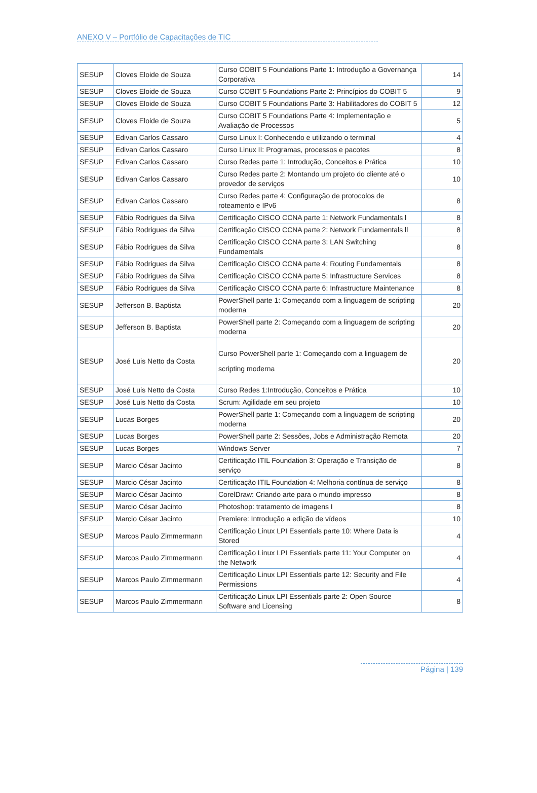ANEXO V – Portfólio de Capacitações de TIC
| SESUP | Cloves Eloide de Souza | Curso COBIT 5 Foundations Parte 1: Introdução a Governança Corporativa | 14 |
| SESUP | Cloves Eloide de Souza | Curso COBIT 5 Foundations Parte 2: Princípios do COBIT 5 | 9 |
| SESUP | Cloves Eloide de Souza | Curso COBIT 5 Foundations Parte 3: Habilitadores do COBIT 5 | 12 |
| SESUP | Cloves Eloide de Souza | Curso COBIT 5 Foundations Parte 4: Implementação e Avaliação de Processos | 5 |
| SESUP | Edivan Carlos Cassaro | Curso Linux I: Conhecendo e utilizando o terminal | 4 |
| SESUP | Edivan Carlos Cassaro | Curso Linux II: Programas, processos e pacotes | 8 |
| SESUP | Edivan Carlos Cassaro | Curso Redes parte 1: Introdução, Conceitos e Prática | 10 |
| SESUP | Edivan Carlos Cassaro | Curso Redes parte 2: Montando um projeto do cliente até o provedor de serviços | 10 |
| SESUP | Edivan Carlos Cassaro | Curso Redes parte 4: Configuração de protocolos de roteamento e IPv6 | 8 |
| SESUP | Fábio Rodrigues da Silva | Certificação CISCO CCNA parte 1: Network Fundamentals l | 8 |
| SESUP | Fábio Rodrigues da Silva | Certificação CISCO CCNA parte 2: Network Fundamentals ll | 8 |
| SESUP | Fábio Rodrigues da Silva | Certificação CISCO CCNA parte 3: LAN Switching Fundamentals | 8 |
| SESUP | Fábio Rodrigues da Silva | Certificação CISCO CCNA parte 4: Routing Fundamentals | 8 |
| SESUP | Fábio Rodrigues da Silva | Certificação CISCO CCNA parte 5: Infrastructure Services | 8 |
| SESUP | Fábio Rodrigues da Silva | Certificação CISCO CCNA parte 6: Infrastructure Maintenance | 8 |
| SESUP | Jefferson B. Baptista | PowerShell parte 1: Começando com a linguagem de scripting moderna | 20 |
| SESUP | Jefferson B. Baptista | PowerShell parte 2: Começando com a linguagem de scripting moderna | 20 |
| SESUP | José Luis Netto da Costa | Curso PowerShell parte 1: Começando com a linguagem de scripting moderna | 20 |
| SESUP | José Luis Netto da Costa | Curso Redes 1:Introdução, Conceitos e Prática | 10 |
| SESUP | José Luis Netto da Costa | Scrum: Agilidade em seu projeto | 10 |
| SESUP | Lucas Borges | PowerShell parte 1: Começando com a linguagem de scripting moderna | 20 |
| SESUP | Lucas Borges | PowerShell parte 2: Sessões, Jobs e Administração Remota | 20 |
| SESUP | Lucas Borges | Windows Server | 7 |
| SESUP | Marcio César Jacinto | Certificação ITIL Foundation 3: Operação e Transição de serviço | 8 |
| SESUP | Marcio César Jacinto | Certificação ITIL Foundation 4: Melhoria contínua de serviço | 8 |
| SESUP | Marcio César Jacinto | CorelDraw: Criando arte para o mundo impresso | 8 |
| SESUP | Marcio César Jacinto | Photoshop: tratamento de imagens I | 8 |
| SESUP | Marcio César Jacinto | Premiere: Introdução a edição de vídeos | 10 |
| SESUP | Marcos Paulo Zimmermann | Certificação Linux LPI Essentials parte 10: Where Data is Stored | 4 |
| SESUP | Marcos Paulo Zimmermann | Certificação Linux LPI Essentials parte 11: Your Computer on the Network | 4 |
| SESUP | Marcos Paulo Zimmermann | Certificação Linux LPI Essentials parte 12: Security and File Permissions | 4 |
| SESUP | Marcos Paulo Zimmermann | Certificação Linux LPI Essentials parte 2: Open Source Software and Licensing | 8 |
Página | 139